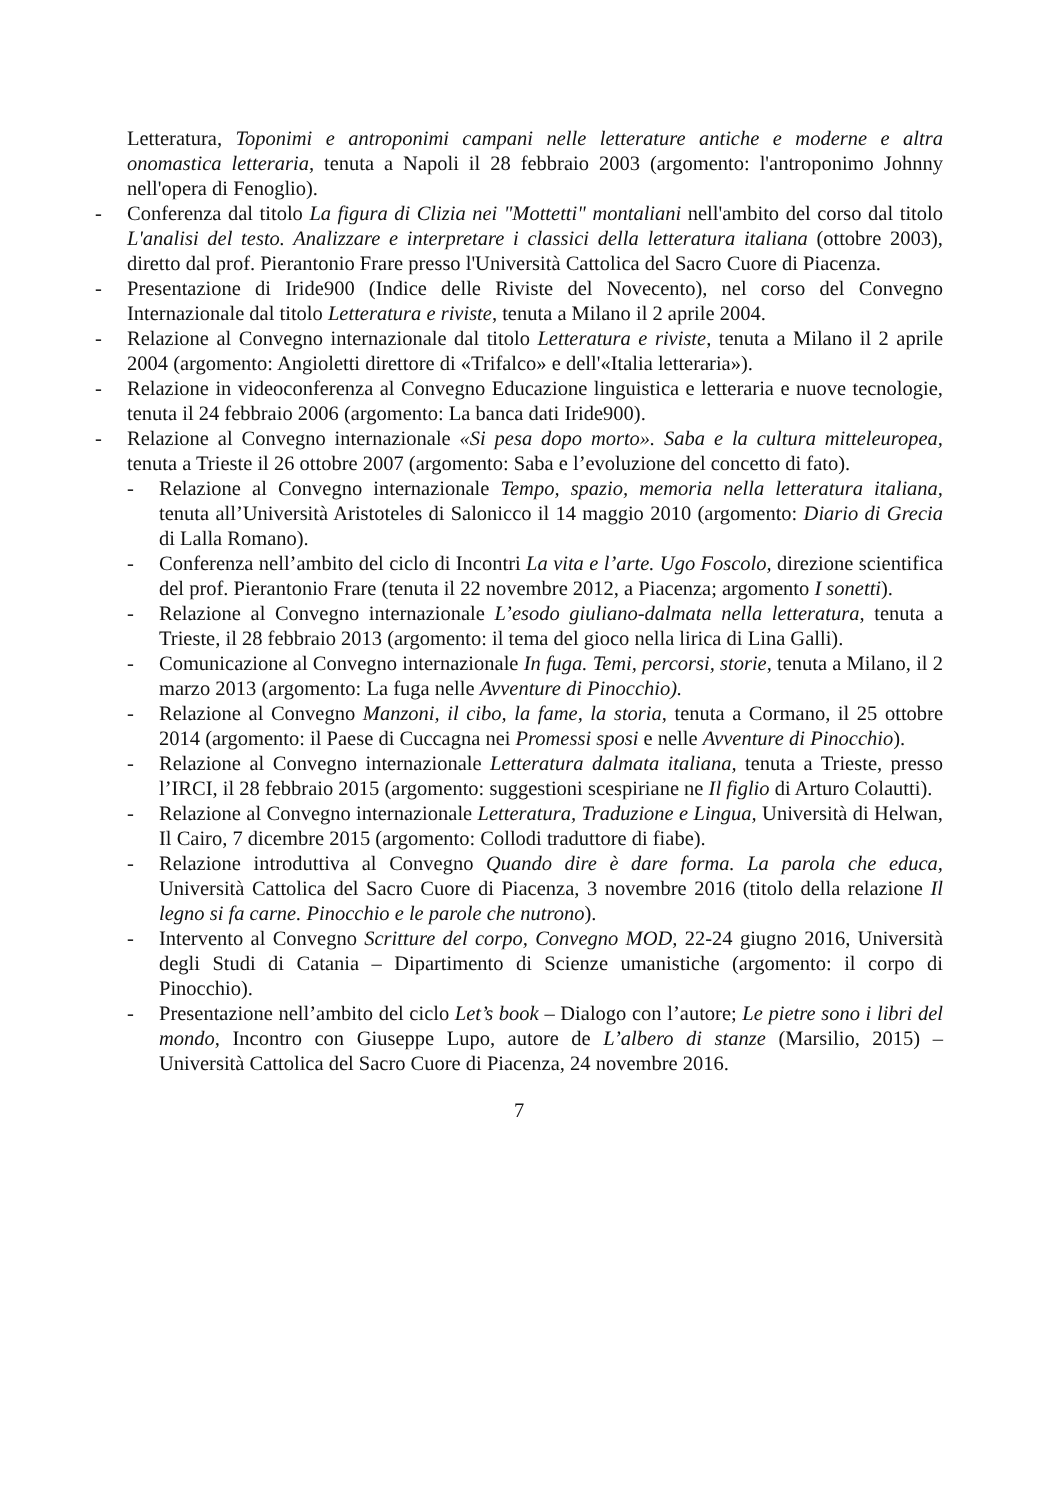Letteratura, Toponimi e antroponimi campani nelle letterature antiche e moderne e altra onomastica letteraria, tenuta a Napoli il 28 febbraio 2003 (argomento: l'antroponimo Johnny nell'opera di Fenoglio).
- Conferenza dal titolo La figura di Clizia nei "Mottetti" montaliani nell'ambito del corso dal titolo L'analisi del testo. Analizzare e interpretare i classici della letteratura italiana (ottobre 2003), diretto dal prof. Pierantonio Frare presso l'Università Cattolica del Sacro Cuore di Piacenza.
- Presentazione di Iride900 (Indice delle Riviste del Novecento), nel corso del Convegno Internazionale dal titolo Letteratura e riviste, tenuta a Milano il 2 aprile 2004.
- Relazione al Convegno internazionale dal titolo Letteratura e riviste, tenuta a Milano il 2 aprile 2004 (argomento: Angioletti direttore di «Trifalco» e dell'«Italia letteraria»).
- Relazione in videoconferenza al Convegno Educazione linguistica e letteraria e nuove tecnologie, tenuta il 24 febbraio 2006 (argomento: La banca dati Iride900).
- Relazione al Convegno internazionale «Si pesa dopo morto». Saba e la cultura mitteleuropea, tenuta a Trieste il 26 ottobre 2007 (argomento: Saba e l’evoluzione del concetto di fato).
- Relazione al Convegno internazionale Tempo, spazio, memoria nella letteratura italiana, tenuta all’Università Aristoteles di Salonicco il 14 maggio 2010 (argomento: Diario di Grecia di Lalla Romano).
- Conferenza nell’ambito del ciclo di Incontri La vita e l’arte. Ugo Foscolo, direzione scientifica del prof. Pierantonio Frare (tenuta il 22 novembre 2012, a Piacenza; argomento I sonetti).
- Relazione al Convegno internazionale L’esodo giuliano-dalmata nella letteratura, tenuta a Trieste, il 28 febbraio 2013 (argomento: il tema del gioco nella lirica di Lina Galli).
- Comunicazione al Convegno internazionale In fuga. Temi, percorsi, storie, tenuta a Milano, il 2 marzo 2013 (argomento: La fuga nelle Avventure di Pinocchio).
- Relazione al Convegno Manzoni, il cibo, la fame, la storia, tenuta a Cormano, il 25 ottobre 2014 (argomento: il Paese di Cuccagna nei Promessi sposi e nelle Avventure di Pinocchio).
- Relazione al Convegno internazionale Letteratura dalmata italiana, tenuta a Trieste, presso l’IRCI, il 28 febbraio 2015 (argomento: suggestioni scespiriane ne Il figlio di Arturo Colautti).
- Relazione al Convegno internazionale Letteratura, Traduzione e Lingua, Università di Helwan, Il Cairo, 7 dicembre 2015 (argomento: Collodi traduttore di fiabe).
- Relazione introduttiva al Convegno Quando dire è dare forma. La parola che educa, Università Cattolica del Sacro Cuore di Piacenza, 3 novembre 2016 (titolo della relazione Il legno si fa carne. Pinocchio e le parole che nutrono).
- Intervento al Convegno Scritture del corpo, Convegno MOD, 22-24 giugno 2016, Università degli Studi di Catania – Dipartimento di Scienze umanistiche (argomento: il corpo di Pinocchio).
- Presentazione nell’ambito del ciclo Let’s book – Dialogo con l’autore; Le pietre sono i libri del mondo, Incontro con Giuseppe Lupo, autore de L’albero di stanze (Marsilio, 2015) – Università Cattolica del Sacro Cuore di Piacenza, 24 novembre 2016.
7